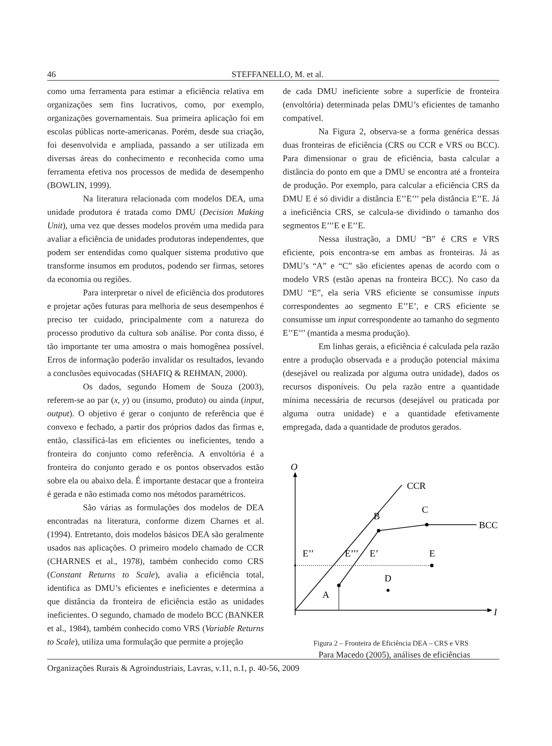46
STEFFANELLO, M. et al.
como uma ferramenta para estimar a eficiência relativa em organizações sem fins lucrativos, como, por exemplo, organizações governamentais. Sua primeira aplicação foi em escolas públicas norte-americanas. Porém, desde sua criação, foi desenvolvida e ampliada, passando a ser utilizada em diversas áreas do conhecimento e reconhecida como uma ferramenta efetiva nos processos de medida de desempenho (BOWLIN, 1999).
Na literatura relacionada com modelos DEA, uma unidade produtora é tratada como DMU (Decision Making Unit), uma vez que desses modelos provém uma medida para avaliar a eficiência de unidades produtoras independentes, que podem ser entendidas como qualquer sistema produtivo que transforme insumos em produtos, podendo ser firmas, setores da economia ou regiões.
Para interpretar o nível de eficiência dos produtores e projetar ações futuras para melhoria de seus desempenhos é preciso ter cuidado, principalmente com a natureza do processo produtivo da cultura sob análise. Por conta disso, é tão importante ter uma amostra o mais homogênea possível. Erros de informação poderão invalidar os resultados, levando a conclusões equivocadas (SHAFIQ & REHMAN, 2000).
Os dados, segundo Homem de Souza (2003), referem-se ao par (x, y) ou (insumo, produto) ou ainda (input, output). O objetivo é gerar o conjunto de referência que é convexo e fechado, a partir dos próprios dados das firmas e, então, classificá-las em eficientes ou ineficientes, tendo a fronteira do conjunto como referência. A envoltória é a fronteira do conjunto gerado e os pontos observados estão sobre ela ou abaixo dela. É importante destacar que a fronteira é gerada e não estimada como nos métodos paramétricos.
São várias as formulações dos modelos de DEA encontradas na literatura, conforme dizem Charnes et al. (1994). Entretanto, dois modelos básicos DEA são geralmente usados nas aplicações. O primeiro modelo chamado de CCR (CHARNES et al., 1978), também conhecido como CRS (Constant Returns to Scale), avalia a eficiência total, identifica as DMU’s eficientes e ineficientes e determina a que distância da fronteira de eficiência estão as unidades ineficientes. O segundo, chamado de modelo BCC (BANKER et al., 1984), também conhecido como VRS (Variable Returns to Scale), utiliza uma formulação que permite a projeção
de cada DMU ineficiente sobre a superfície de fronteira (envoltória) determinada pelas DMU’s eficientes de tamanho compatível.
Na Figura 2, observa-se a forma genérica dessas duas fronteiras de eficiência (CRS ou CCR e VRS ou BCC). Para dimensionar o grau de eficiência, basta calcular a distância do ponto em que a DMU se encontra até a fronteira de produção. Por exemplo, para calcular a eficiência CRS da DMU E é só dividir a distância E’’E’’’ pela distância E’’E. Já a ineficiência CRS, se calcula-se dividindo o tamanho dos segmentos E’’’E e E’’E.
Nessa ilustração, a DMU “B” é CRS e VRS eficiente, pois encontra-se em ambas as fronteiras. Já as DMU’s “A” e “C” são eficientes apenas de acordo com o modelo VRS (estão apenas na fronteira BCC). No caso da DMU “E”, ela seria VRS eficiente se consumisse inputs correspondentes ao segmento E’’E’, e CRS eficiente se consumisse um input correspondente ao tamanho do segmento E’’E’’’ (mantida a mesma produção).
Em linhas gerais, a eficiência é calculada pela razão entre a produção observada e a produção potencial máxima (desejável ou realizada por alguma outra unidade), dados os recursos disponíveis. Ou pela razão entre a quantidade mínima necessária de recursos (desejável ou praticada por alguma outra unidade) e a quantidade efetivamente empregada, dada a quantidade de produtos gerados.
O
I
CCR
BCC
A
B
C
D
E
E’’
E’’’
E’
Figura 2 – Fronteira de Eficiência DEA – CRS e VRS
Para Macedo (2005), análises de eficiências
Organizações Rurais & Agroindustriais, Lavras, v.11, n.1, p. 40-56, 2009